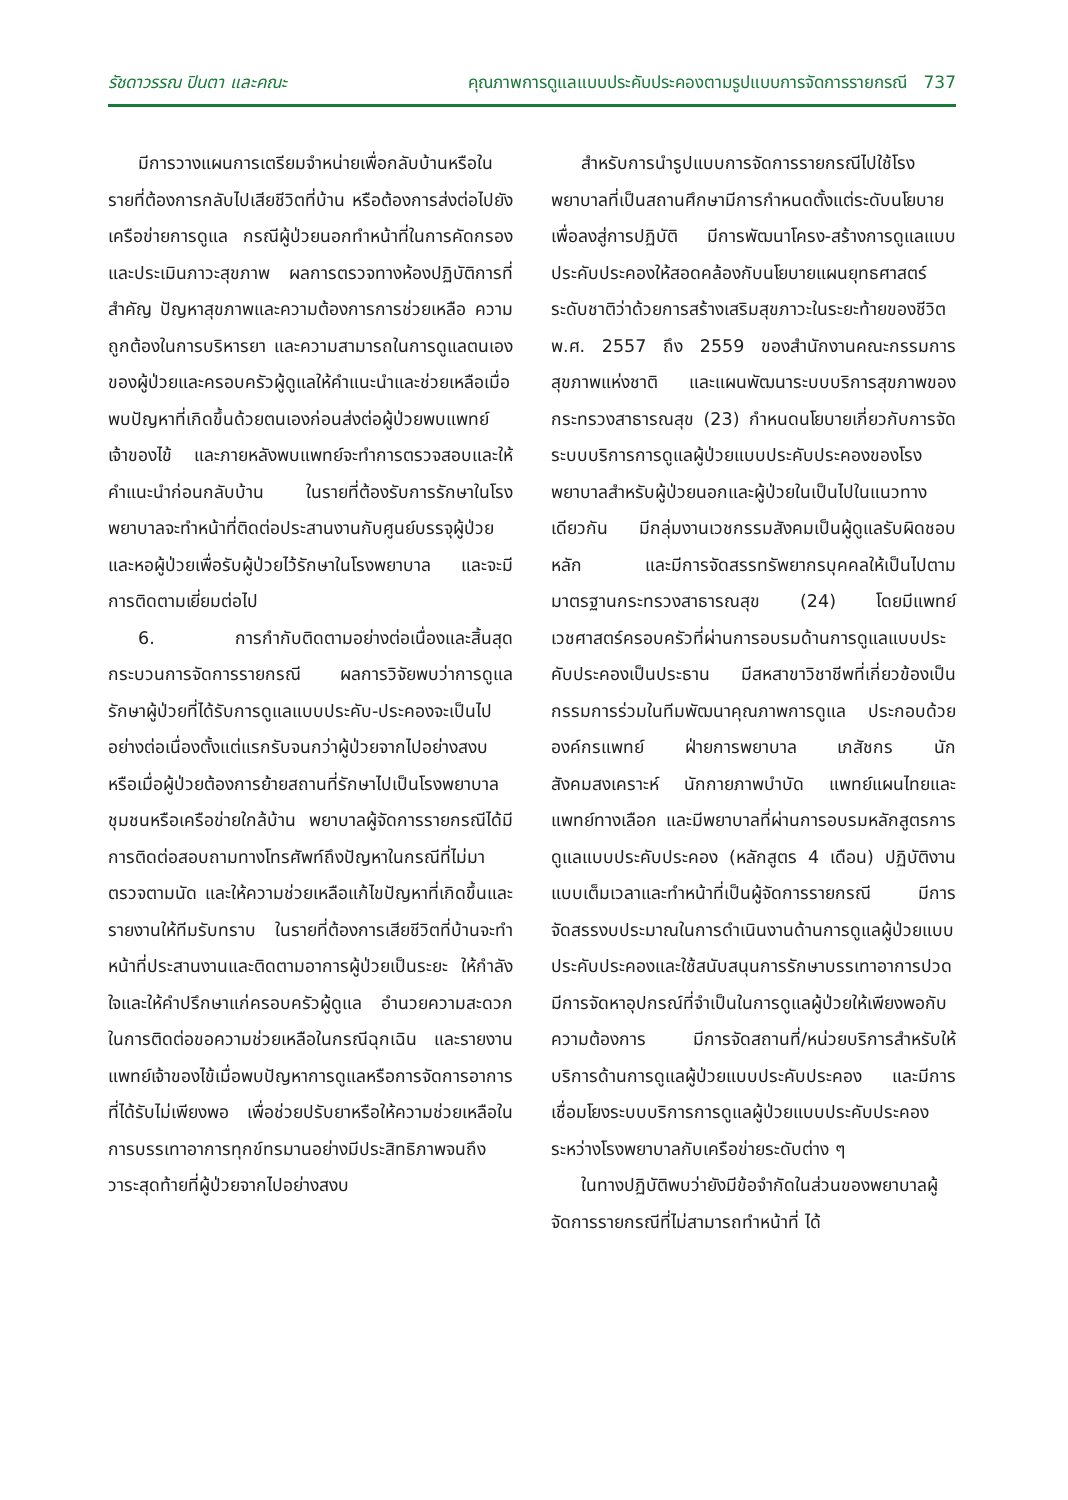รัชดาวรรณ ปินตา และคณะ คุณภาพการดูแลแบบประคับประคองตามรูปแบบการจัดการรายกรณี 737
มีการวางแผนการเตรียมจำหน่ายเพื่อกลับบ้านหรือในรายที่ต้องการกลับไปเสียชีวิตที่บ้าน หรือต้องการส่งต่อไปยังเครือข่ายการดูแล กรณีผู้ป่วยนอกทำหน้าที่ในการคัดกรองและประเมินภาวะสุขภาพ ผลการตรวจทางห้องปฏิบัติการที่สำคัญ ปัญหาสุขภาพและความต้องการการช่วยเหลือ ความถูกต้องในการบริหารยา และความสามารถในการดูแลตนเองของผู้ป่วยและครอบครัวผู้ดูแลให้คำแนะนำและช่วยเหลือเมื่อพบปัญหาที่เกิดขึ้นด้วยตนเองก่อนส่งต่อผู้ป่วยพบแพทย์เจ้าของไข้ และภายหลังพบแพทย์จะทำการตรวจสอบและให้คำแนะนำก่อนกลับบ้าน ในรายที่ต้องรับการรักษาในโรงพยาบาลจะทำหน้าที่ติดต่อประสานงานกับศูนย์บรรจุผู้ป่วยและหอผู้ป่วยเพื่อรับผู้ป่วยไว้รักษาในโรงพยาบาล และจะมีการติดตามเยี่ยมต่อไป
6. การกำกับติดตามอย่างต่อเนื่องและสิ้นสุดกระบวนการจัดการรายกรณี ผลการวิจัยพบว่าการดูแลรักษาผู้ป่วยที่ได้รับการดูแลแบบประคับ-ประคองจะเป็นไปอย่างต่อเนื่องตั้งแต่แรกรับจนกว่าผู้ป่วยจากไปอย่างสงบ หรือเมื่อผู้ป่วยต้องการย้ายสถานที่รักษาไปเป็นโรงพยาบาลชุมชนหรือเครือข่ายใกล้บ้าน พยาบาลผู้จัดการรายกรณีได้มีการติดต่อสอบถามทางโทรศัพท์ถึงปัญหาในกรณีที่ไม่มาตรวจตามนัด และให้ความช่วยเหลือแก้ไขปัญหาที่เกิดขึ้นและรายงานให้ทีมรับทราบ ในรายที่ต้องการเสียชีวิตที่บ้านจะทำหน้าที่ประสานงานและติดตามอาการผู้ป่วยเป็นระยะ ให้กำลังใจและให้คำปรึกษาแก่ครอบครัวผู้ดูแล อำนวยความสะดวกในการติดต่อขอความช่วยเหลือในกรณีฉุกเฉิน และรายงานแพทย์เจ้าของไข้เมื่อพบปัญหาการดูแลหรือการจัดการอาการที่ได้รับไม่เพียงพอ เพื่อช่วยปรับยาหรือให้ความช่วยเหลือในการบรรเทาอาการทุกข์ทรมานอย่างมีประสิทธิภาพจนถึงวาระสุดท้ายที่ผู้ป่วยจากไปอย่างสงบ
สำหรับการนำรูปแบบการจัดการรายกรณีไปใช้โรงพยาบาลที่เป็นสถานศึกษามีการกำหนดตั้งแต่ระดับนโยบายเพื่อลงสู่การปฏิบัติ มีการพัฒนาโครง-สร้างการดูแลแบบประคับประคองให้สอดคล้องกับนโยบายแผนยุทธศาสตร์ระดับชาติว่าด้วยการสร้างเสริมสุขภาวะในระยะท้ายของชีวิต พ.ศ. 2557 ถึง 2559 ของสำนักงานคณะกรรมการสุขภาพแห่งชาติ และแผนพัฒนาระบบบริการสุขภาพของกระทรวงสาธารณสุข (23) กำหนดนโยบายเกี่ยวกับการจัดระบบบริการการดูแลผู้ป่วยแบบประคับประคองของโรงพยาบาลสำหรับผู้ป่วยนอกและผู้ป่วยในเป็นไปในแนวทางเดียวกัน มีกลุ่มงานเวชกรรมสังคมเป็นผู้ดูแลรับผิดชอบหลัก และมีการจัดสรรทรัพยากรบุคคลให้เป็นไปตามมาตรฐานกระทรวงสาธารณสุข (24) โดยมีแพทย์เวชศาสตร์ครอบครัวที่ผ่านการอบรมด้านการดูแลแบบประคับประคองเป็นประธาน มีสหสาขาวิชาชีพที่เกี่ยวข้องเป็นกรรมการร่วมในทีมพัฒนาคุณภาพการดูแล ประกอบด้วยองค์กรแพทย์ ฝ่ายการพยาบาล เภสัชกร นักสังคมสงเคราะห์ นักกายภาพบำบัด แพทย์แผนไทยและแพทย์ทางเลือก และมีพยาบาลที่ผ่านการอบรมหลักสูตรการดูแลแบบประคับประคอง (หลักสูตร 4 เดือน) ปฏิบัติงานแบบเต็มเวลาและทำหน้าที่เป็นผู้จัดการรายกรณี มีการจัดสรรงบประมาณในการดำเนินงานด้านการดูแลผู้ป่วยแบบประคับประคองและใช้สนับสนุนการรักษาบรรเทาอาการปวด มีการจัดหาอุปกรณ์ที่จำเป็นในการดูแลผู้ป่วยให้เพียงพอกับความต้องการ มีการจัดสถานที่/หน่วยบริการสำหรับให้บริการด้านการดูแลผู้ป่วยแบบประคับประคอง และมีการเชื่อมโยงระบบบริการการดูแลผู้ป่วยแบบประคับประคองระหว่างโรงพยาบาลกับเครือข่ายระดับต่าง ๆ
ในทางปฏิบัติพบว่ายังมีข้อจำกัดในส่วนของพยาบาลผู้จัดการรายกรณีที่ไม่สามารถทำหน้าที่ ได้